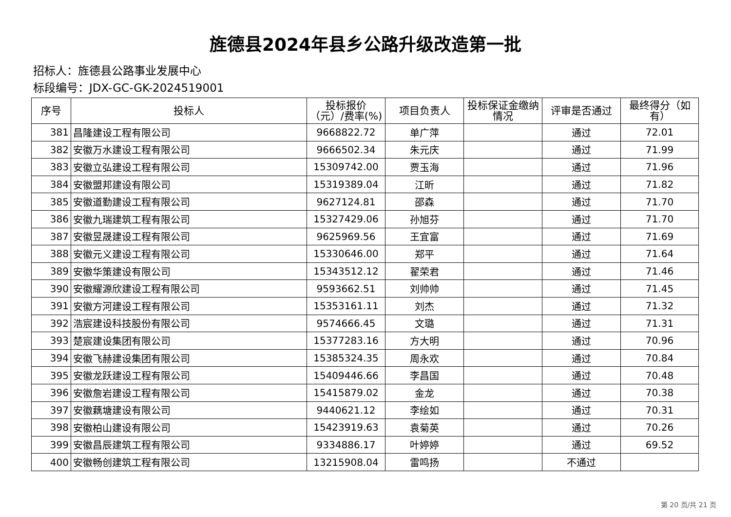旌德县2024年县乡公路升级改造第一批
招标人：旌德县公路事业发展中心
标段编号：JDX-GC-GK-2024519001
| 序号 | 投标人 | 投标报价（元）/费率(%) | 项目负责人 | 投标保证金缴纳情况 | 评审是否通过 | 最终得分（如有） |
| --- | --- | --- | --- | --- | --- | --- |
| 381 | 昌隆建设工程有限公司 | 9668822.72 | 单广萍 | | 通过 | 72.01 |
| 382 | 安徽万水建设工程有限公司 | 9666502.34 | 朱元庆 | | 通过 | 71.99 |
| 383 | 安徽立弘建设工程有限公司 | 15309742.00 | 贾玉海 | | 通过 | 71.96 |
| 384 | 安徽盟邦建设有限公司 | 15319389.04 | 江昕 | | 通过 | 71.82 |
| 385 | 安徽道勤建设工程有限公司 | 9627124.81 | 邵森 | | 通过 | 71.70 |
| 386 | 安徽九瑞建筑工程有限公司 | 15327429.06 | 孙旭芬 | | 通过 | 71.70 |
| 387 | 安徽昱晟建设工程有限公司 | 9625969.56 | 王宜富 | | 通过 | 71.69 |
| 388 | 安徽元义建设工程有限公司 | 15330646.00 | 郑平 | | 通过 | 71.64 |
| 389 | 安徽华策建设有限公司 | 15343512.12 | 翟荣君 | | 通过 | 71.46 |
| 390 | 安徽耀源欣建设工程有限公司 | 9593662.51 | 刘帅帅 | | 通过 | 71.45 |
| 391 | 安徽方河建设工程有限公司 | 15353161.11 | 刘杰 | | 通过 | 71.32 |
| 392 | 浩宸建设科技股份有限公司 | 9574666.45 | 文璐 | | 通过 | 71.31 |
| 393 | 楚宸建设集团有限公司 | 15377283.16 | 方大明 | | 通过 | 70.96 |
| 394 | 安徽飞赫建设集团有限公司 | 15385324.35 | 周永欢 | | 通过 | 70.84 |
| 395 | 安徽龙跃建设工程有限公司 | 15409446.66 | 李昌国 | | 通过 | 70.48 |
| 396 | 安徽詹岩建设工程有限公司 | 15415879.02 | 金龙 | | 通过 | 70.38 |
| 397 | 安徽藕塘建设有限公司 | 9440621.12 | 李绘如 | | 通过 | 70.31 |
| 398 | 安徽柏山建设有限公司 | 15423919.63 | 袁菊英 | | 通过 | 70.26 |
| 399 | 安徽昌辰建筑工程有限公司 | 9334886.17 | 叶婷婷 | | 通过 | 69.52 |
| 400 | 安徽畅创建筑工程有限公司 | 13215908.04 | 雷鸣扬 | | 不通过 | |
第 20 页/共 21 页